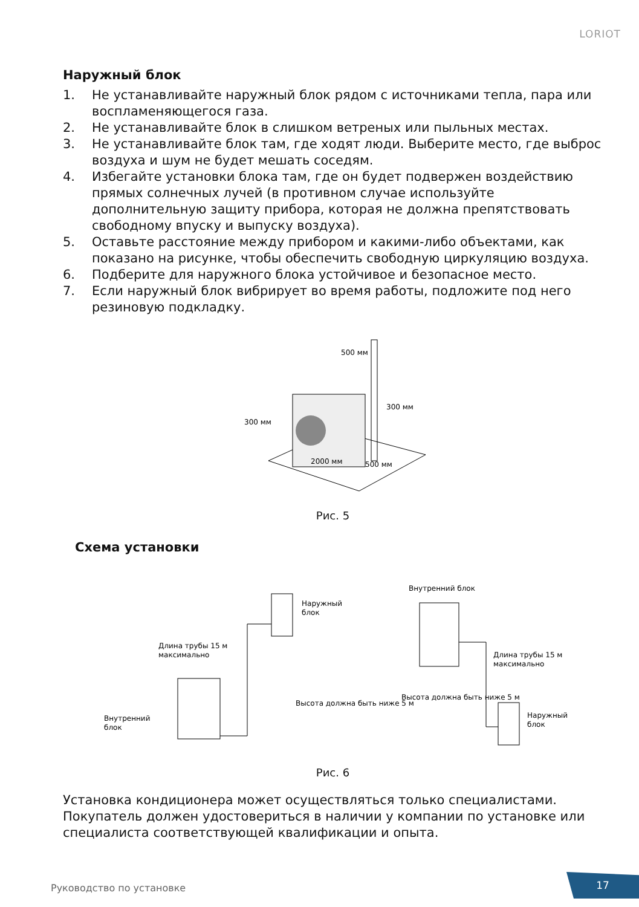LORIOT
Наружный блок
1. Не устанавливайте наружный блок рядом с источниками тепла, пара или воспламеняющегося газа.
2. Не устанавливайте блок в слишком ветреных или пыльных местах.
3. Не устанавливайте блок там, где ходят люди. Выберите место, где выброс воздуха и шум не будет мешать соседям.
4. Избегайте установки блока там, где он будет подвержен воздействию прямых солнечных лучей (в противном случае используйте дополнительную защиту прибора, которая не должна препятствовать свободному впуску и выпуску воздуха).
5. Оставьте расстояние между прибором и какими-либо объектами, как показано на рисунке, чтобы обеспечить свободную циркуляцию воздуха.
6. Подберите для наружного блока устойчивое и безопасное место.
7. Если наружный блок вибрирует во время работы, подложите под него резиновую подкладку.
500 мм
300 мм
300 мм
500 мм
2000 мм
Рис. 5
Схема установки
Наружный
блок
Длина трубы 15 м
максимально
Внутренний
блок
Высота должна быть ниже 5 м
Внутренний блок
Длина трубы 15 м
максимально
Наружный
блок
Высота должна быть ниже 5 м
Рис. 6
Установка кондиционера может осуществляться только специалистами. Покупатель должен удостовериться в наличии у компании по установке или специалиста соответствующей квалификации и опыта.
Руководство по установке 17